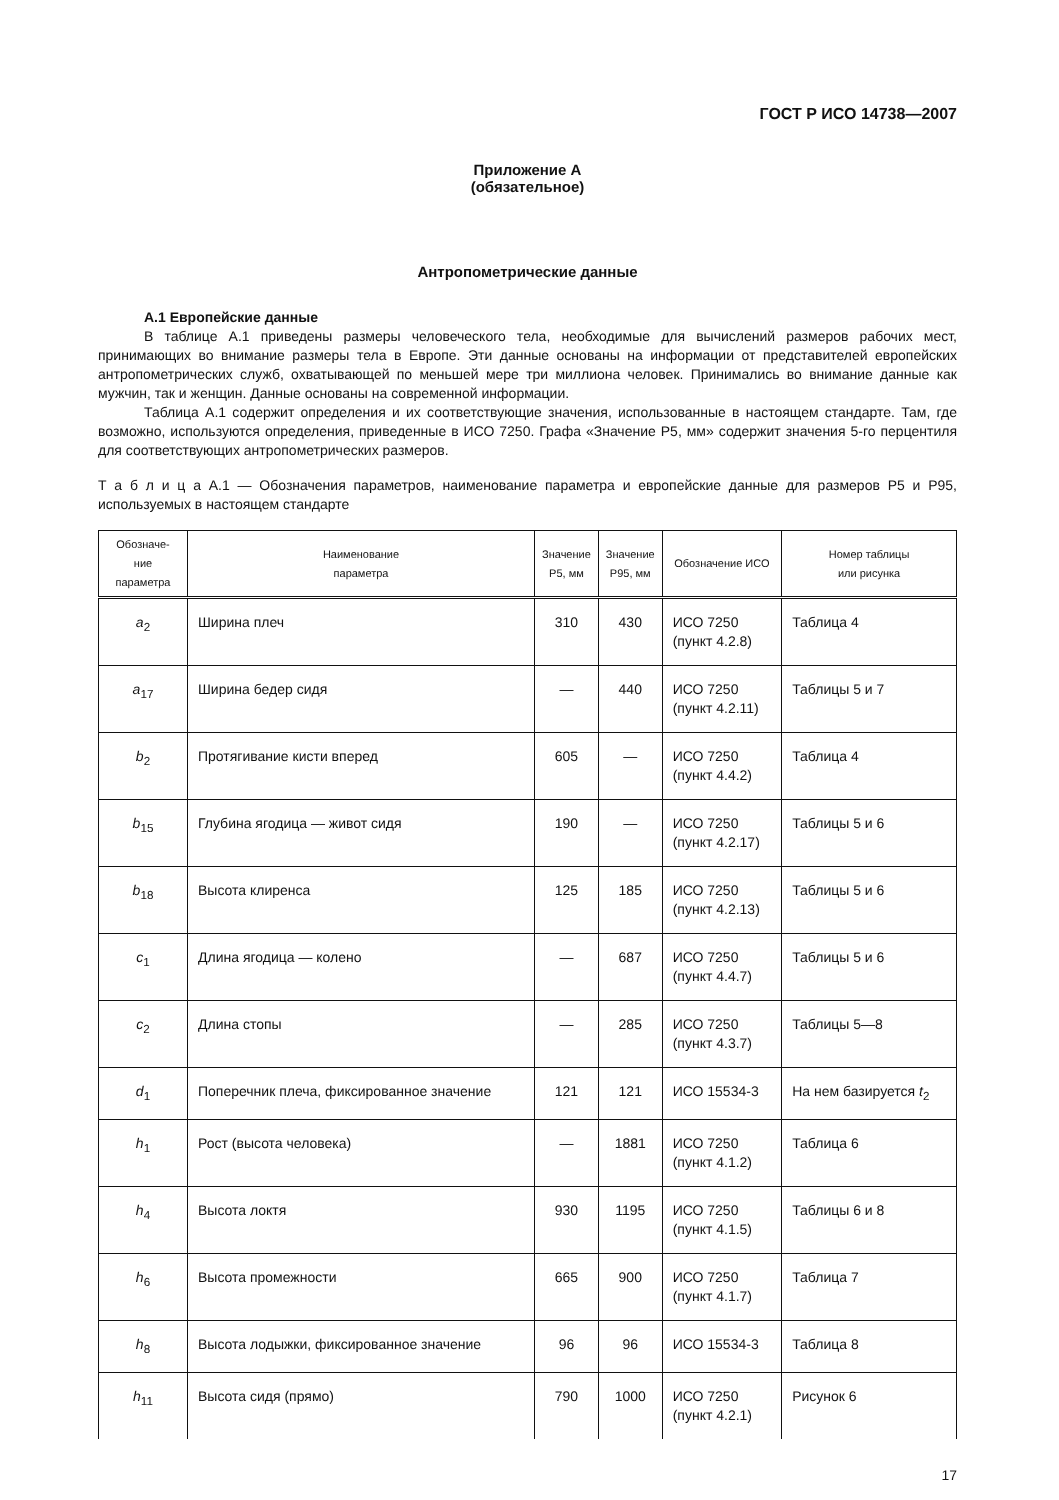ГОСТ Р ИСО 14738—2007
Приложение А
(обязательное)
Антропометрические данные
А.1 Европейские данные
В таблице А.1 приведены размеры человеческого тела, необходимые для вычислений размеров рабочих мест, принимающих во внимание размеры тела в Европе. Эти данные основаны на информации от представителей европейских антропометрических служб, охватывающей по меньшей мере три миллиона человек. Принимались во внимание данные как мужчин, так и женщин. Данные основаны на современной информации.
Таблица А.1 содержит определения и их соответствующие значения, использованные в настоящем стандарте. Там, где возможно, используются определения, приведенные в ИСО 7250. Графа «Значение Р5, мм» содержит значения 5-го перцентиля для соответствующих антропометрических размеров.
Т а б л и ц а А.1 — Обозначения параметров, наименование параметра и европейские данные для размеров Р5 и Р95, используемых в настоящем стандарте
| Обозначе- ние параметра | Наименование параметра | Значение Р5, мм | Значение Р95, мм | Обозначение ИСО | Номер таблицы или рисунка |
| --- | --- | --- | --- | --- | --- |
| a<sub>2</sub> | Ширина плеч | 310 | 430 | ИСО 7250 (пункт 4.2.8) | Таблица 4 |
| a<sub>17</sub> | Ширина бедер сидя | — | 440 | ИСО 7250 (пункт 4.2.11) | Таблицы 5 и 7 |
| b<sub>2</sub> | Протягивание кисти вперед | 605 | — | ИСО 7250 (пункт 4.4.2) | Таблица 4 |
| b<sub>15</sub> | Глубина ягодица — живот сидя | 190 | — | ИСО 7250 (пункт 4.2.17) | Таблицы 5 и 6 |
| b<sub>18</sub> | Высота клиренса | 125 | 185 | ИСО 7250 (пункт 4.2.13) | Таблицы 5 и 6 |
| c<sub>1</sub> | Длина ягодица — колено | — | 687 | ИСО 7250 (пункт 4.4.7) | Таблицы 5 и 6 |
| c<sub>2</sub> | Длина стопы | — | 285 | ИСО 7250 (пункт 4.3.7) | Таблицы 5—8 |
| d<sub>1</sub> | Поперечник плеча, фиксированное значение | 121 | 121 | ИСО 15534-3 | На нем базируется t<sub>2</sub> |
| h<sub>1</sub> | Рост (высота человека) | — | 1881 | ИСО 7250 (пункт 4.1.2) | Таблица 6 |
| h<sub>4</sub> | Высота локтя | 930 | 1195 | ИСО 7250 (пункт 4.1.5) | Таблицы 6 и 8 |
| h<sub>6</sub> | Высота промежности | 665 | 900 | ИСО 7250 (пункт 4.1.7) | Таблица 7 |
| h<sub>8</sub> | Высота лодыжки, фиксированное значение | 96 | 96 | ИСО 15534-3 | Таблица 8 |
| h<sub>11</sub> | Высота сидя (прямо) | 790 | 1000 | ИСО 7250 (пункт 4.2.1) | Рисунок 6 |
17